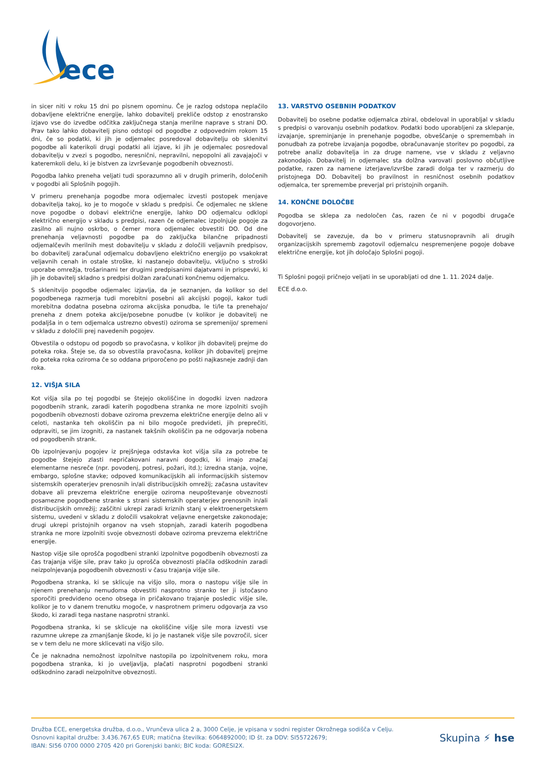ece
in sicer niti v roku 15 dni po pisnem opominu. Če je razlog odstopa neplačilo dobavljene električne energije, lahko dobavitelj prekliče odstop z enostransko izjavo vse do izvedbe odčitka zaključnega stanja merilne naprave s strani DO. Prav tako lahko dobavitelj pisno odstopi od pogodbe z odpovednim rokom 15 dni, če so podatki, ki jih je odjemalec posredoval dobavitelju ob sklenitvi pogodbe ali katerikoli drugi podatki ali izjave, ki jih je odjemalec posredoval dobavitelju v zvezi s pogodbo, neresnični, nepravilni, nepopolni ali zavajajoči v kateremkoli delu, ki je bistven za izvrševanje pogodbenih obveznosti.
Pogodba lahko preneha veljati tudi sporazumno ali v drugih primerih, določenih v pogodbi ali Splošnih pogojih.
V primeru prenehanja pogodbe mora odjemalec izvesti postopek menjave dobavitelja takoj, ko je to mogoče v skladu s predpisi. Če odjemalec ne sklene nove pogodbe o dobavi električne energije, lahko DO odjemalcu odklopi električno energijo v skladu s predpisi, razen če odjemalec izpolnjuje pogoje za zasilno ali nujno oskrbo, o čemer mora odjemalec obvestiti DO. Od dne prenehanja veljavnosti pogodbe pa do zaključka bilančne pripadnosti odjemalčevih merilnih mest dobavitelju v skladu z določili veljavnih predpisov, bo dobavitelj zaračunal odjemalcu dobavljeno električno energijo po vsakokrat veljavnih cenah in ostale stroške, ki nastanejo dobavitelju, vključno s stroški uporabe omrežja, trošarinami ter drugimi predpisanimi dajatvami in prispevki, ki jih je dobavitelj skladno s predpisi dolžan zaračunati končnemu odjemalcu.
S sklenitvijo pogodbe odjemalec izjavlja, da je seznanjen, da kolikor so del pogodbenega razmerja tudi morebitni posebni ali akcijski pogoji, kakor tudi morebitna dodatna posebna oziroma akcijska ponudba, le ti/le ta prenehajo/ preneha z dnem poteka akcije/posebne ponudbe (v kolikor je dobavitelj ne podaljša in o tem odjemalca ustrezno obvesti) oziroma se spremenijo/ spremeni v skladu z določili prej navedenih pogojev.
Obvestila o odstopu od pogodb so pravočasna, v kolikor jih dobavitelj prejme do poteka roka. Šteje se, da so obvestila pravočasna, kolikor jih dobavitelj prejme do poteka roka oziroma če so oddana priporočeno po pošti najkasneje zadnji dan roka.
12. VIŠJA SILA
Kot višja sila po tej pogodbi se štejejo okoliščine in dogodki izven nadzora pogodbenih strank, zaradi katerih pogodbena stranka ne more izpolniti svojih pogodbenih obveznosti dobave oziroma prevzema električne energije delno ali v celoti, nastanka teh okoliščin pa ni bilo mogoče predvideti, jih preprečiti, odpraviti, se jim izogniti, za nastanek takšnih okoliščin pa ne odgovarja nobena od pogodbenih strank.
Ob izpolnjevanju pogojev iz prejšnjega odstavka kot višja sila za potrebe te pogodbe štejejo zlasti nepričakovani naravni dogodki, ki imajo značaj elementarne nesreče (npr. povodenj, potresi, požari, itd.); izredna stanja, vojne, embargo, splošne stavke; odpoved komunikacijskih ali informacijskih sistemov sistemskih operaterjev prenosnih in/ali distribucijskih omrežij; začasna ustavitev dobave ali prevzema električne energije oziroma neupoštevanje obveznosti posamezne pogodbene stranke s strani sistemskih operaterjev prenosnih in/ali distribucijskih omrežij; zaščitni ukrepi zaradi kriznih stanj v elektroenergetskem sistemu, uvedeni v skladu z določili vsakokrat veljavne energetske zakonodaje; drugi ukrepi pristojnih organov na vseh stopnjah, zaradi katerih pogodbena stranka ne more izpolniti svoje obveznosti dobave oziroma prevzema električne energije.
Nastop višje sile oprošča pogodbeni stranki izpolnitve pogodbenih obveznosti za čas trajanja višje sile, prav tako ju oprošča obveznosti plačila odškodnin zaradi neizpolnjevanja pogodbenih obveznosti v času trajanja višje sile.
Pogodbena stranka, ki se sklicuje na višjo silo, mora o nastopu višje sile in njenem prenehanju nemudoma obvestiti nasprotno stranko ter ji istočasno sporočiti predvideno oceno obsega in pričakovano trajanje posledic višje sile, kolikor je to v danem trenutku mogoče, v nasprotnem primeru odgovarja za vso škodo, ki zaradi tega nastane nasprotni stranki.
Pogodbena stranka, ki se sklicuje na okoliščine višje sile mora izvesti vse razumne ukrepe za zmanjšanje škode, ki jo je nastanek višje sile povzročil, sicer se v tem delu ne more sklicevati na višjo silo.
Če je naknadna nemožnost izpolnitve nastopila po izpolnitvenem roku, mora pogodbena stranka, ki jo uveljavlja, plačati nasprotni pogodbeni stranki odškodnino zaradi neizpolnitve obveznosti.
13. VARSTVO OSEBNIH PODATKOV
Dobavitelj bo osebne podatke odjemalca zbiral, obdeloval in uporabljal v skladu s predpisi o varovanju osebnih podatkov. Podatki bodo uporabljeni za sklepanje, izvajanje, spreminjanje in prenehanje pogodbe, obveščanje o spremembah in ponudbah za potrebe izvajanja pogodbe, obračunavanje storitev po pogodbi, za potrebe analiz dobavitelja in za druge namene, vse v skladu z veljavno zakonodajo. Dobavitelj in odjemalec sta dolžna varovati poslovno občutljive podatke, razen za namene izterjave/izvršbe zaradi dolga ter v razmerju do pristojnega DO. Dobavitelj bo pravilnost in resničnost osebnih podatkov odjemalca, ter spremembe preverjal pri pristojnih organih.
14. KONČNE DOLOČBE
Pogodba se sklepa za nedoločen čas, razen če ni v pogodbi drugače dogovorjeno.
Dobavitelj se zavezuje, da bo v primeru statusnopravnih ali drugih organizacijskih sprememb zagotovil odjemalcu nespremenjene pogoje dobave električne energije, kot jih določajo Splošni pogoji.
Ti Splošni pogoji pričnejo veljati in se uporabljati od dne 1. 11. 2024 dalje.
ECE d.o.o.
Družba ECE, energetska družba, d.o.o., Vrunčeva ulica 2 a, 3000 Celje, je vpisana v sodni register Okrožnega sodišča v Celju.
Osnovni kapital družbe: 3.436.767,65 EUR; matična številka: 6064892000; ID št. za DDV: SI55722679;
IBAN: SI56 0700 0000 2705 420 pri Gorenjski banki; BIC koda: GORESI2X.
Skupina ⚡ hse